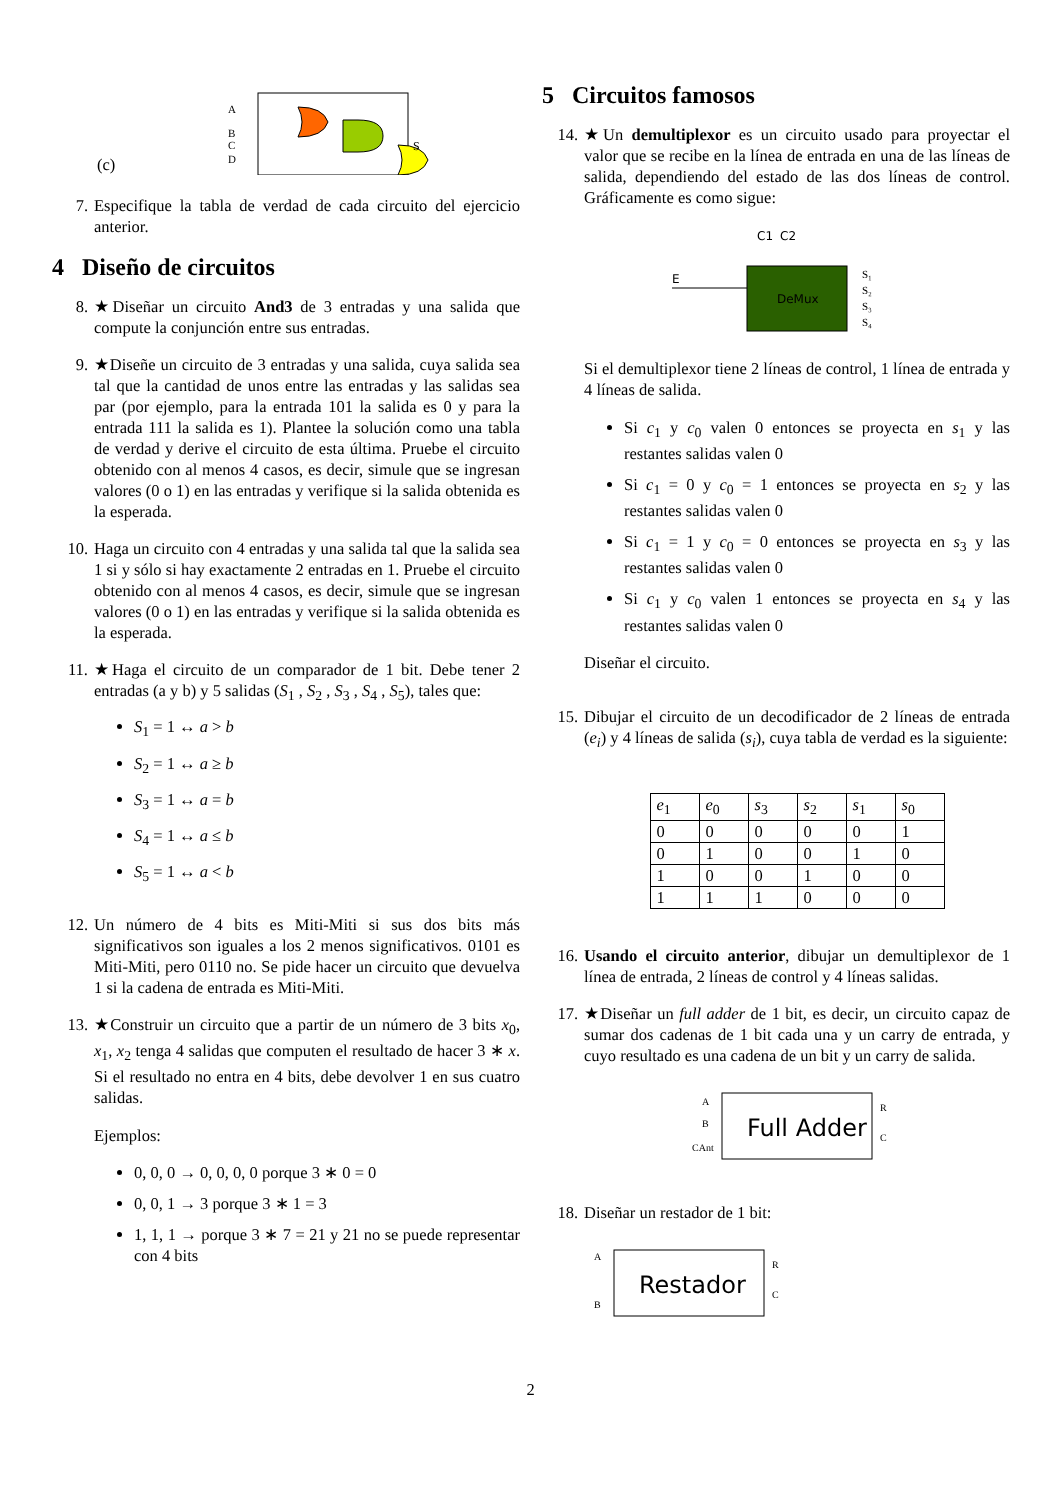(c)
A
B
C
D
S
7. Especifique la tabla de verdad de cada circuito del ejercicio anterior.
4 Diseño de circuitos
8. ★Diseñar un circuito And3 de 3 entradas y una salida que compute la conjunción entre sus entradas.
9. ★Diseñe un circuito de 3 entradas y una salida, cuya salida sea tal que la cantidad de unos entre las entradas y las salidas sea par (por ejemplo, para la entrada 101 la salida es 0 y para la entrada 111 la salida es 1). Plantee la solución como una tabla de verdad y derive el circuito de esta última. Pruebe el circuito obtenido con al menos 4 casos, es decir, simule que se ingresan valores (0 o 1) en las entradas y verifique si la salida obtenida es la esperada.
10. Haga un circuito con 4 entradas y una salida tal que la salida sea 1 si y sólo si hay exactamente 2 entradas en 1. Pruebe el circuito obtenido con al menos 4 casos, es decir, simule que se ingresan valores (0 o 1) en las entradas y verifique si la salida obtenida es la esperada.
11. ★Haga el circuito de un comparador de 1 bit. Debe tener 2 entradas (a y b) y 5 salidas (S<sub>1</sub> , S<sub>2</sub> , S<sub>3</sub> , S<sub>4</sub> , S<sub>5</sub>), tales que:
S<sub>1</sub> = 1 ↔ a > b
S<sub>2</sub> = 1 ↔ a ≥ b
S<sub>3</sub> = 1 ↔ a = b
S<sub>4</sub> = 1 ↔ a ≤ b
S<sub>5</sub> = 1 ↔ a < b
12. Un número de 4 bits es Miti-Miti si sus dos bits más significativos son iguales a los 2 menos significativos. 0101 es Miti-Miti, pero 0110 no. Se pide hacer un circuito que devuelva 1 si la cadena de entrada es Miti-Miti.
13. ★Construir un circuito que a partir de un número de 3 bits x<sub>0</sub>, x<sub>1</sub>, x<sub>2</sub> tenga 4 salidas que computen el resultado de hacer 3 ∗ x. Si el resultado no entra en 4 bits, debe devolver 1 en sus cuatro salidas.
Ejemplos:
0, 0, 0 → 0, 0, 0, 0 porque 3 ∗ 0 = 0
0, 0, 1 → 3 porque 3 ∗ 1 = 3
1, 1, 1 → porque 3 ∗ 7 = 21 y 21 no se puede representar con 4 bits
5 Circuitos famosos
14. ★Un demultiplexor es un circuito usado para proyectar el valor que se recibe en la línea de entrada en una de las líneas de salida, dependiendo del estado de las dos líneas de control. Gráficamente es como sigue:
C1
C2
E
DeMux
S₁
S₂
S₃
S₄
Si el demultiplexor tiene 2 líneas de control, 1 línea de entrada y 4 líneas de salida.
Si c<sub>1</sub> y c<sub>0</sub> valen 0 entonces se proyecta en s<sub>1</sub> y las restantes salidas valen 0
Si c<sub>1</sub> = 0 y c<sub>0</sub> = 1 entonces se proyecta en s<sub>2</sub> y las restantes salidas valen 0
Si c<sub>1</sub> = 1 y c<sub>0</sub> = 0 entonces se proyecta en s<sub>3</sub> y las restantes salidas valen 0
Si c<sub>1</sub> y c<sub>0</sub> valen 1 entonces se proyecta en s<sub>4</sub> y las restantes salidas valen 0
Diseñar el circuito.
15. Dibujar el circuito de un decodificador de 2 líneas de entrada (e<sub>i</sub>) y 4 líneas de salida (s<sub>i</sub>), cuya tabla de verdad es la siguiente:
| e<sub>1</sub> | e<sub>0</sub> | s<sub>3</sub> | s<sub>2</sub> | s<sub>1</sub> | s<sub>0</sub> |
| --- | --- | --- | --- | --- | --- |
| 0 | 0 | 0 | 0 | 0 | 1 |
| 0 | 1 | 0 | 0 | 1 | 0 |
| 1 | 0 | 0 | 1 | 0 | 0 |
| 1 | 1 | 1 | 0 | 0 | 0 |
16. Usando el circuito anterior, dibujar un demultiplexor de 1 línea de entrada, 2 líneas de control y 4 líneas salidas.
17. ★Diseñar un full adder de 1 bit, es decir, un circuito capaz de sumar dos cadenas de 1 bit cada una y un carry de entrada, y cuyo resultado es una cadena de un bit y un carry de salida.
Full Adder
A
B
CAnt
R
C
18. Diseñar un restador de 1 bit:
Restador
A
B
R
C
2